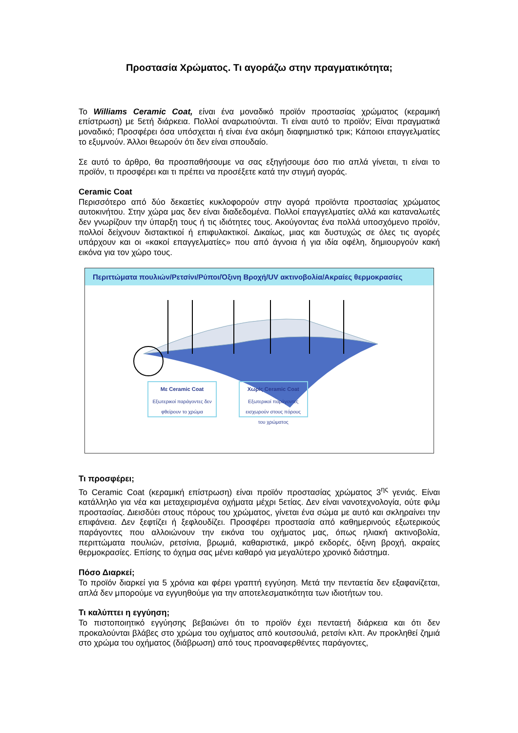Προστασία Χρώματος. Τι αγοράζω στην πραγματικότητα;
Το Williams Ceramic Coat, είναι ένα μοναδικό προϊόν προστασίας χρώματος (κεραμική επίστρωση) με 5ετή διάρκεια. Πολλοί αναρωτιούνται. Τι είναι αυτό το προϊόν; Είναι πραγματικά μοναδικό; Προσφέρει όσα υπόσχεται ή είναι ένα ακόμη διαφημιστικό τρικ; Κάποιοι επαγγελματίες το εξυμνούν. Άλλοι θεωρούν ότι δεν είναι σπουδαίο.
Σε αυτό το άρθρο, θα προσπαθήσουμε να σας εξηγήσουμε όσο πιο απλά γίνεται, τι είναι το προϊόν, τι προσφέρει και τι πρέπει να προσέξετε κατά την στιγμή αγοράς.
Ceramic Coat
Περισσότερο από δύο δεκαετίες κυκλοφορούν στην αγορά προϊόντα προστασίας χρώματος αυτοκινήτου. Στην χώρα μας δεν είναι διαδεδομένα. Πολλοί επαγγελματίες αλλά και καταναλωτές δεν γνωρίζουν την ύπαρξη τους ή τις ιδιότητες τους. Ακούγοντας ένα πολλά υποσχόμενο προϊόν, πολλοί δείχνουν διστακτικοί ή επιφυλακτικοί. Δικαίως, μιας και δυστυχώς σε όλες τις αγορές υπάρχουν και οι «κακοί επαγγελματίες» που από άγνοια ή για ιδία οφέλη, δημιουργούν κακή εικόνα για τον χώρο τους.
Περιττώματα πουλιών/Ρετσίνι/Ρύποι/Όξινη Βροχή/UV ακτινοβολία/Ακραίες θερμοκρασίες
Με Ceramic Coat Εξωτερικοί παράγοντες δεν φθείρουν το χρώμα
Χωρίς Ceramic Coat Εξωτερικοί παράγοντες εισχωρούν στους πόρους του χρώματος
Τι προσφέρει;
Το Ceramic Coat (κεραμική επίστρωση) είναι προϊόν προστασίας χρώματος 3<sup>ης</sup> γενιάς. Είναι κατάλληλο για νέα και μεταχειρισμένα οχήματα μέχρι 5ετίας. Δεν είναι νανοτεχνολογία, ούτε φιλμ προστασίας. Διεισδύει στους πόρους του χρώματος, γίνεται ένα σώμα με αυτό και σκληραίνει την επιφάνεια. Δεν ξεφτίζει ή ξεφλουδίζει. Προσφέρει προστασία από καθημερινούς εξωτερικούς παράγοντες που αλλοιώνουν την εικόνα του οχήματος μας, όπως ηλιακή ακτινοβολία, περιττώματα πουλιών, ρετσίνια, βρωμιά, καθαριστικά, μικρό εκδορές, όξινη βροχή, ακραίες θερμοκρασίες. Επίσης το όχημα σας μένει καθαρό για μεγαλύτερο χρονικό διάστημα.
Πόσο Διαρκεί;
Το προϊόν διαρκεί για 5 χρόνια και φέρει γραπτή εγγύηση. Μετά την πενταετία δεν εξαφανίζεται, απλά δεν μπορούμε να εγγυηθούμε για την αποτελεσματικότητα των ιδιοτήτων του.
Τι καλύπτει η εγγύηση;
Το πιστοποιητικό εγγύησης βεβαιώνει ότι το προϊόν έχει πενταετή διάρκεια και ότι δεν προκαλούνται βλάβες στο χρώμα του οχήματος από κουτσουλιά, ρετσίνι κλπ. Αν προκληθεί ζημιά στο χρώμα του οχήματος (διάβρωση) από τους προαναφερθέντες παράγοντες,